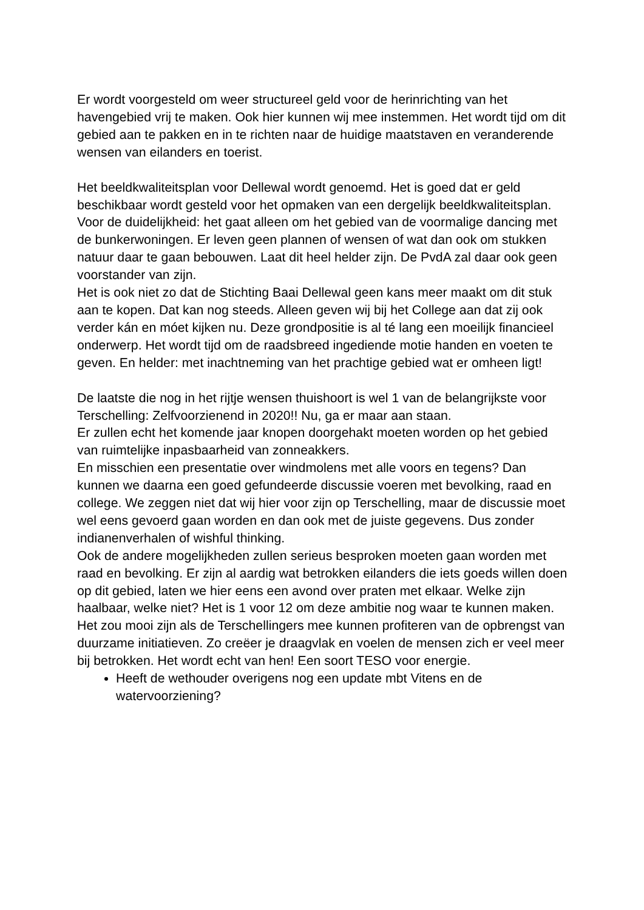Er wordt voorgesteld om weer structureel geld voor de herinrichting van het havengebied vrij te maken. Ook hier kunnen wij mee instemmen. Het wordt tijd om dit gebied aan te pakken en in te richten naar de huidige maatstaven en veranderende wensen van eilanders en toerist.
Het beeldkwaliteitsplan voor Dellewal wordt genoemd. Het is goed dat er geld beschikbaar wordt gesteld voor het opmaken van een dergelijk beeldkwaliteitsplan. Voor de duidelijkheid: het gaat alleen om het gebied van de voormalige dancing met de bunkerwoningen. Er leven geen plannen of wensen of wat dan ook om stukken natuur daar te gaan bebouwen. Laat dit heel helder zijn. De PvdA zal daar ook geen voorstander van zijn.
Het is ook niet zo dat de Stichting Baai Dellewal geen kans meer maakt om dit stuk aan te kopen. Dat kan nog steeds. Alleen geven wij bij het College aan dat zij ook verder kán en móet kijken nu. Deze grondpositie is al té lang een moeilijk financieel onderwerp. Het wordt tijd om de raadsbreed ingediende motie handen en voeten te geven. En helder: met inachtneming van het prachtige gebied wat er omheen ligt!
De laatste die nog in het rijtje wensen thuishoort is wel 1 van de belangrijkste voor Terschelling: Zelfvoorzienend in 2020!! Nu, ga er maar aan staan.
Er zullen echt het komende jaar knopen doorgehakt moeten worden op het gebied van ruimtelijke inpasbaarheid van zonneakkers.
En misschien een presentatie over windmolens met alle voors en tegens? Dan kunnen we daarna een goed gefundeerde discussie voeren met bevolking, raad en college. We zeggen niet dat wij hier voor zijn op Terschelling, maar de discussie moet wel eens gevoerd gaan worden en dan ook met de juiste gegevens. Dus zonder indianenverhalen of wishful thinking.
Ook de andere mogelijkheden zullen serieus besproken moeten gaan worden met raad en bevolking. Er zijn al aardig wat betrokken eilanders die iets goeds willen doen op dit gebied, laten we hier eens een avond over praten met elkaar. Welke zijn haalbaar, welke niet? Het is 1 voor 12 om deze ambitie nog waar te kunnen maken.
Het zou mooi zijn als de Terschellingers mee kunnen profiteren van de opbrengst van duurzame initiatieven. Zo creëer je draagvlak en voelen de mensen zich er veel meer bij betrokken. Het wordt echt van hen! Een soort TESO voor energie.
Heeft de wethouder overigens nog een update mbt Vitens en de watervoorziening?